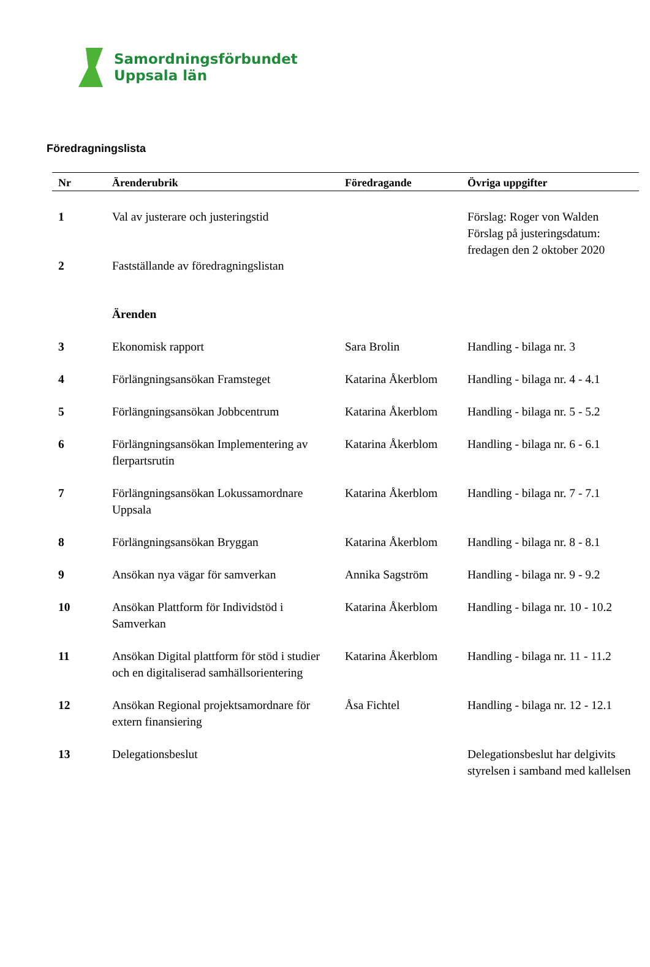Samordningsförbundet
Uppsala län
Föredragningslista
| Nr | Ärenderubrik | Föredragande | Övriga uppgifter |
| --- | --- | --- | --- |
| 1 | Val av justerare och justeringstid | | Förslag: Roger von Walden Förslag på justeringsdatum: fredagen den 2 oktober 2020 |
| 2 | Fastställande av föredragningslistan | | |
| | Ärenden | | |
| 3 | Ekonomisk rapport | Sara Brolin | Handling - bilaga nr. 3 |
| 4 | Förlängningsansökan Framsteget | Katarina Åkerblom | Handling - bilaga nr. 4 - 4.1 |
| 5 | Förlängningsansökan Jobbcentrum | Katarina Åkerblom | Handling - bilaga nr. 5 - 5.2 |
| 6 | Förlängningsansökan Implementering av flerpartsrutin | Katarina Åkerblom | Handling - bilaga nr. 6 - 6.1 |
| 7 | Förlängningsansökan Lokussamordnare Uppsala | Katarina Åkerblom | Handling - bilaga nr. 7 - 7.1 |
| 8 | Förlängningsansökan Bryggan | Katarina Åkerblom | Handling - bilaga nr. 8 - 8.1 |
| 9 | Ansökan nya vägar för samverkan | Annika Sagström | Handling - bilaga nr. 9 - 9.2 |
| 10 | Ansökan Plattform för Individstöd i Samverkan | Katarina Åkerblom | Handling - bilaga nr. 10 - 10.2 |
| 11 | Ansökan Digital plattform för stöd i studier och en digitaliserad samhällsorientering | Katarina Åkerblom | Handling - bilaga nr. 11 - 11.2 |
| 12 | Ansökan Regional projektsamordnare för extern finansiering | Åsa Fichtel | Handling - bilaga nr. 12 - 12.1 |
| 13 | Delegationsbeslut | | Delegationsbeslut har delgivits styrelsen i samband med kallelsen |